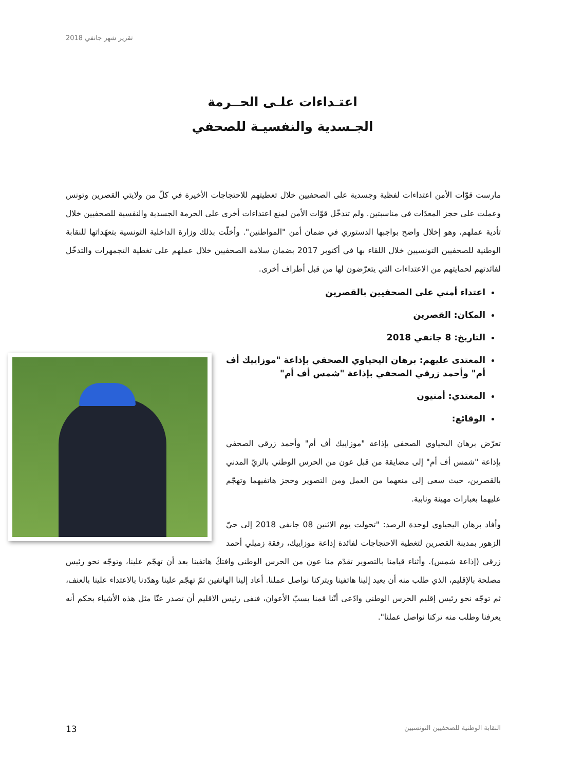تقرير شهر جانفي 2018
اعتـداءات علـى الحــرمة
الجـسدية والنفسيـة للصحفي
مارست قوّات الأمن اعتداءات لفظية وجسدية على الصحفيين خلال تغطيتهم للاحتجاجات الأخيرة في كلّ من ولايتي القصرين وتونس وعملت على حجز المعدّات في مناسبتين. ولم تتدخّل قوّات الأمن لمنع اعتداءات أخرى على الحرمة الجسدية والنفسية للصحفيين خلال تأدية عملهم، وهو إخلال واضح بواجبها الدستوري في ضمان أمن "المواطنين". وأخلّت بذلك وزارة الداخلية التونسية بتعهّداتها للنقابة الوطنية للصحفيين التونسيين خلال اللقاء بها في أكتوبر 2017 بضمان سلامة الصحفيين خلال عملهم على تغطية التجمهرات والتدخّل لفائدتهم لحمايتهم من الاعتداءات التي يتعرّضون لها من قبل أطراف أخرى.
اعتداء أمني على الصحفيين بالقصرين
المكان: القصرين
التاريخ: 8 جانفي 2018
المعتدى عليهم: برهان اليحياوي الصحفي بإذاعة "موزاييك أف أم" وأحمد زرقي الصحفي بإذاعة "شمس أف أم"
المعتدي: أمنيون
الوقائع:
تعرّض برهان اليحياوي الصحفي بإذاعة "موزاييك أف أم" وأحمد زرقي الصحفي بإذاعة "شمس أف أم" إلى مضايقة من قبل عون من الحرس الوطني بالزيّ المدني بالقصرين، حيث سعى إلى منعهما من العمل ومن التصوير وحجز هاتفيهما وتهجّم عليهما بعبارات مهينة ونابية.
وأفاد برهان اليحياوي لوحدة الرصد: "تحولت يوم الاثنين 08 جانفي 2018 إلى حيّ الزهور بمدينة القصرين لتغطية الاحتجاجات لفائدة إذاعة موزاييك، رفقة زميلي أحمد زرقي (إذاعة شمس). وأثناء قيامنا بالتصوير تقدّم منا عون من الحرس الوطني وافتكّ هاتفينا بعد أن تهجّم علينا، وتوجّه نحو رئيس مصلحة بالإقليم، الذي طلب منه أن يعيد إلينا هاتفينا ويتركنا نواصل عملنا. أعاد إلينا الهاتفين ثمّ تهجّم علينا وهدّدنا بالاعتداء علينا بالعنف، ثم توجّه نحو رئيس إقليم الحرس الوطني وادّعى أنّنا قمنا بسبّ الأعوان، فنفى رئيس الاقليم أن تصدر عنّا مثل هذه الأشياء بحكم أنه يعرفنا وطلب منه تركنا نواصل عملنا".
النقابة الوطنية للصحفيين التونسيين 13